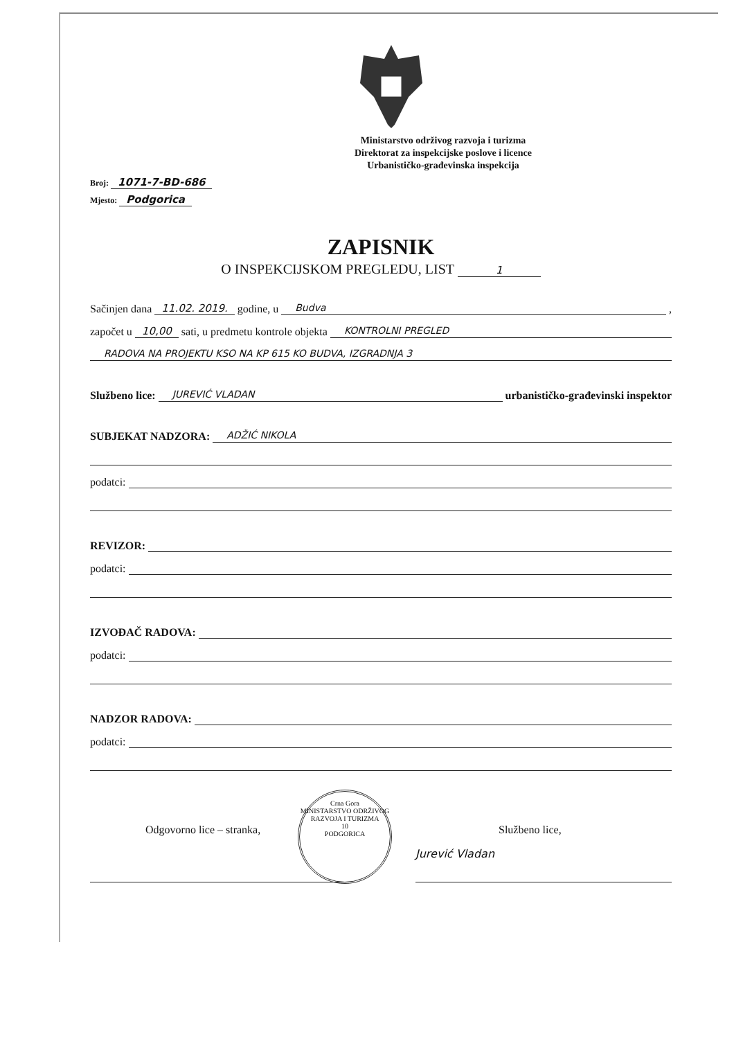Ministarstvo održivog razvoja i turizma
Direktorat za inspekcijske poslove i licence
Urbanističko-građevinska inspekcija
Broj: 1071-7-BD-686
Mjesto: Podgorica
ZAPISNIK
O INSPEKCIJSKOM PREGLEDU, LIST 1
Sačinjen dana 11.02. 2019. godine, u Budva,
započet u 10,00 sati, u predmetu kontrole objekta KONTROLNI PREGLED
RADOVA NA PROJEKTU KSO NA KP 615 KO BUDVA, IZGRADNJA 3
Službeno lice: JUREVIĆ VLADAN urbanističko-građevinski inspektor
SUBJEKAT NADZORA: ADŽIĆ NIKOLA
podatci:
REVIZOR:
podatci:
IZVOĐAČ RADOVA:
podatci:
NADZOR RADOVA:
podatci:
Odgovorno lice – stranka, Službeno lice,
Jurević Vladan
Crna Gora
MINISTARSTVO ODRŽIVOG RAZVOJA I TURIZMA
10
PODGORICA